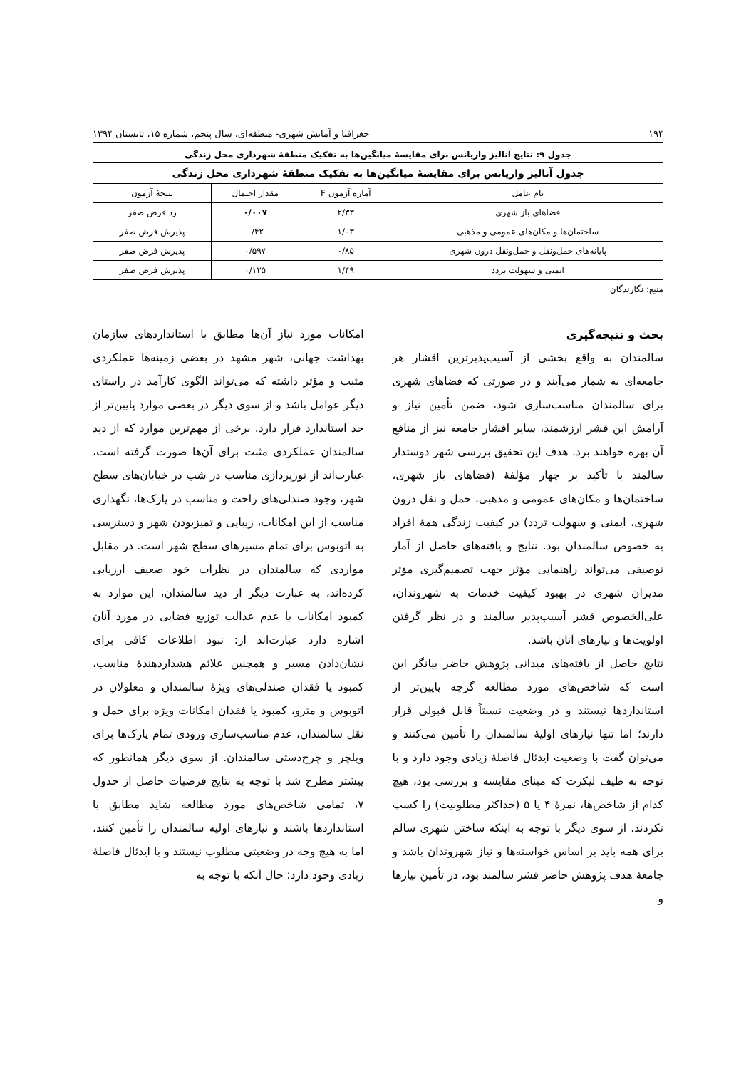۱۹۴ جغرافیا و آمایش شهری- منطقه‌ای، سال پنجم، شماره ۱۵، تابستان ۱۳۹۴
جدول ۹: نتایج آنالیز واریانس برای مقایسهٔ میانگین‌ها به تفکیک منطقهٔ شهرداری محل زندگی
| جدول آنالیز واریانس برای مقایسهٔ میانگین‌ها به تفکیک منطقهٔ شهرداری محل زندگی | | | |
| --- | --- | --- | --- |
| نام عامل | آماره آزمون F | مقدار احتمال | نتیجهٔ آزمون |
| فضاهای باز شهری | ۲/۳۳ | ۰/۰۰۷ | رد فرض صفر |
| ساختمان‌ها و مکان‌های عمومی و مذهبی | ۱/۰۳ | ۰/۴۲ | پذیرش فرض صفر |
| پایانه‌های حمل‌ونقل و حمل‌ونقل درون شهری | ۰/۸۵ | ۰/۵۹۷ | پذیرش فرض صفر |
| ایمنی و سهولت تردد | ۱/۴۹ | ۰/۱۲۵ | پذیرش فرض صفر |
منبع: نگارندگان
بحث و نتیجه‌گیری
سالمندان به واقع بخشی از آسیب‌پذیرترین اقشار هر جامعه‌ای به شمار می‌آیند و در صورتی که فضاهای شهری برای سالمندان مناسب‌سازی شود، ضمن تأمین نیاز و آرامش این قشر ارزشمند، سایر اقشار جامعه نیز از منافع آن بهره خواهند برد. هدف این تحقیق بررسی شهر دوستدار سالمند با تأکید بر چهار مؤلفهٔ (فضاهای باز شهری، ساختمان‌ها و مکان‌های عمومی و مذهبی، حمل و نقل درون شهری، ایمنی و سهولت تردد) در کیفیت زندگی همهٔ افراد به خصوص سالمندان بود. نتایج و یافته‌های حاصل از آمار توصیفی می‌تواند راهنمایی مؤثر جهت تصمیم‌گیری مؤثر مدیران شهری در بهبود کیفیت خدمات به شهروندان، علی‌الخصوص قشر آسیب‌پذیر سالمند و در نظر گرفتن اولویت‌ها و نیازهای آنان باشد.
نتایج حاصل از یافته‌های میدانی پژوهش حاضر بیانگر این است که شاخص‌های مورد مطالعه گرچه پایین‌تر از استانداردها نیستند و در وضعیت نسبتاً قابل قبولی قرار دارند؛ اما تنها نیازهای اولیهٔ سالمندان را تأمین می‌کنند و می‌توان گفت با وضعیت ایدئال فاصلهٔ زیادی وجود دارد و با توجه به طیف لیکرت که مبنای مقایسه و بررسی بود، هیچ کدام از شاخص‌ها، نمرهٔ ۴ یا ۵ (حداکثر مطلوبیت) را کسب نکردند. از سوی دیگر با توجه به اینکه ساختن شهری سالم برای همه باید بر اساس خواسته‌ها و نیاز شهروندان باشد و جامعهٔ هدف پژوهش حاضر قشر سالمند بود، در تأمین نیازها و
امکانات مورد نیاز آن‌ها مطابق با استانداردهای سازمان بهداشت جهانی، شهر مشهد در بعضی زمینه‌ها عملکردی مثبت و مؤثر داشته که می‌تواند الگوی کارآمد در راستای دیگر عوامل باشد و از سوی دیگر در بعضی موارد پایین‌تر از حد استاندارد قرار دارد. برخی از مهم‌ترین موارد که از دید سالمندان عملکردی مثبت برای آن‌ها صورت گرفته است، عبارت‌اند از نورپردازی مناسب در شب در خیابان‌های سطح شهر، وجود صندلی‌های راحت و مناسب در پارک‌ها، نگهداری مناسب از این امکانات، زیبایی و تمیزبودن شهر و دسترسی به اتوبوس برای تمام مسیرهای سطح شهر است. در مقابل مواردی که سالمندان در نظرات خود ضعیف ارزیابی کرده‌اند، به عبارت دیگر از دید سالمندان، این موارد به کمبود امکانات یا عدم عدالت توزیع فضایی در مورد آنان اشاره دارد عبارت‌اند از: نبود اطلاعات کافی برای نشان‌دادن مسیر و همچنین علائم هشداردهندهٔ مناسب، کمبود یا فقدان صندلی‌های ویژهٔ سالمندان و معلولان در اتوبوس و مترو، کمبود یا فقدان امکانات ویژه برای حمل و نقل سالمندان، عدم مناسب‌سازی ورودی تمام پارک‌ها برای ویلچر و چرخ‌دستی سالمندان. از سوی دیگر همانطور که پیشتر مطرح شد با توجه به نتایج فرضیات حاصل از جدول ۷، تمامی شاخص‌های مورد مطالعه شاید مطابق با استانداردها باشند و نیازهای اولیه سالمندان را تأمین کنند، اما به هیچ وجه در وضعیتی مطلوب نیستند و با ایدئال فاصلهٔ زیادی وجود دارد؛ حال آنکه با توجه به